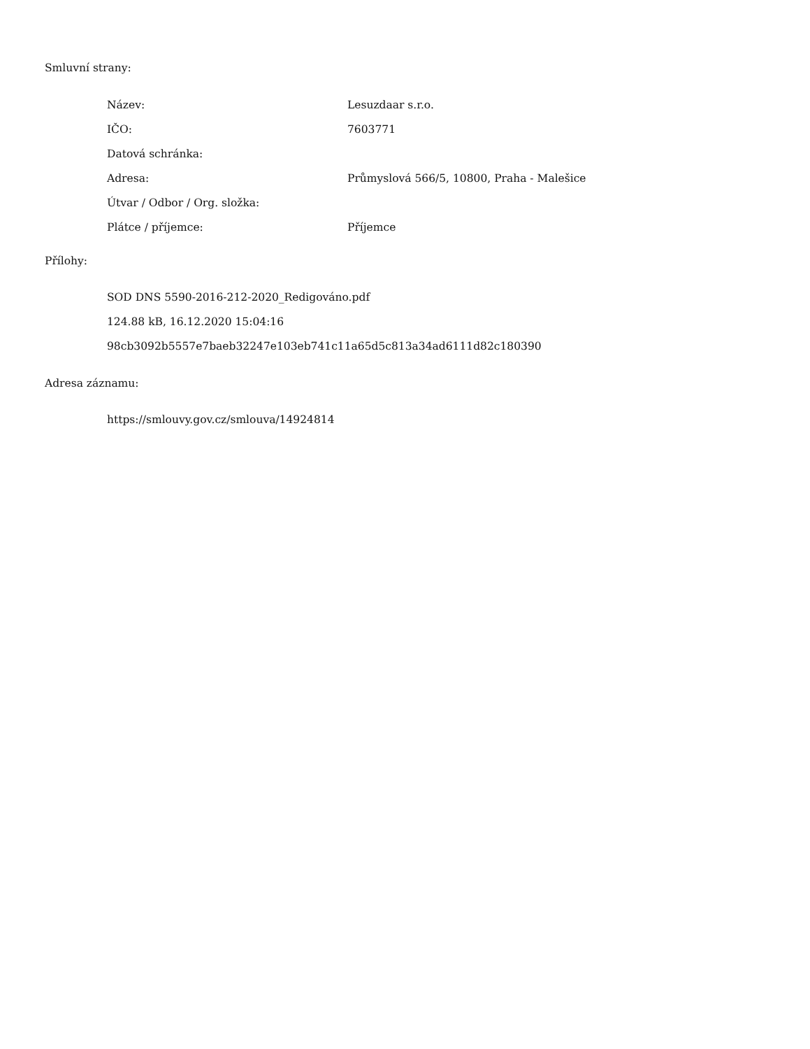Smluvní strany:
| Název: | Lesuzdaar s.r.o. |
| IČO: | 7603771 |
| Datová schránka: | |
| Adresa: | Průmyslová 566/5, 10800, Praha - Malešice |
| Útvar / Odbor / Org. složka: | |
| Plátce / příjemce: | Příjemce |
Přílohy:
SOD DNS 5590-2016-212-2020_Redigováno.pdf
124.88 kB, 16.12.2020 15:04:16
98cb3092b5557e7baeb32247e103eb741c11a65d5c813a34ad6111d82c180390
Adresa záznamu:
https://smlouvy.gov.cz/smlouva/14924814